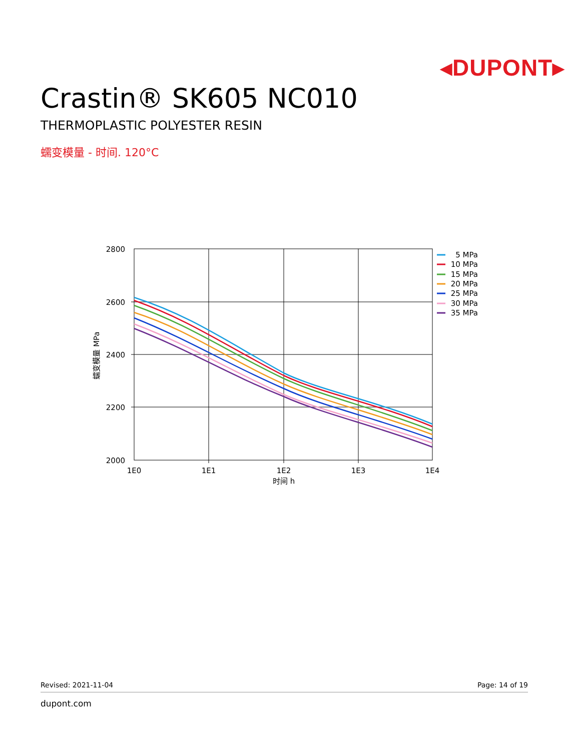◂DUPONT▸
Crastin® SK605 NC010
THERMOPLASTIC POLYESTER RESIN
蠕变模量 - 时间. 120°C
2800
2600
2400
2200
2000
1E0
1E1
1E2
1E3
1E4
时间 h
蠕变模量 MPa
5 MPa
10 MPa
15 MPa
20 MPa
25 MPa
30 MPa
35 MPa
Revised: 2021-11-04 Page: 14 of 19
dupont.com